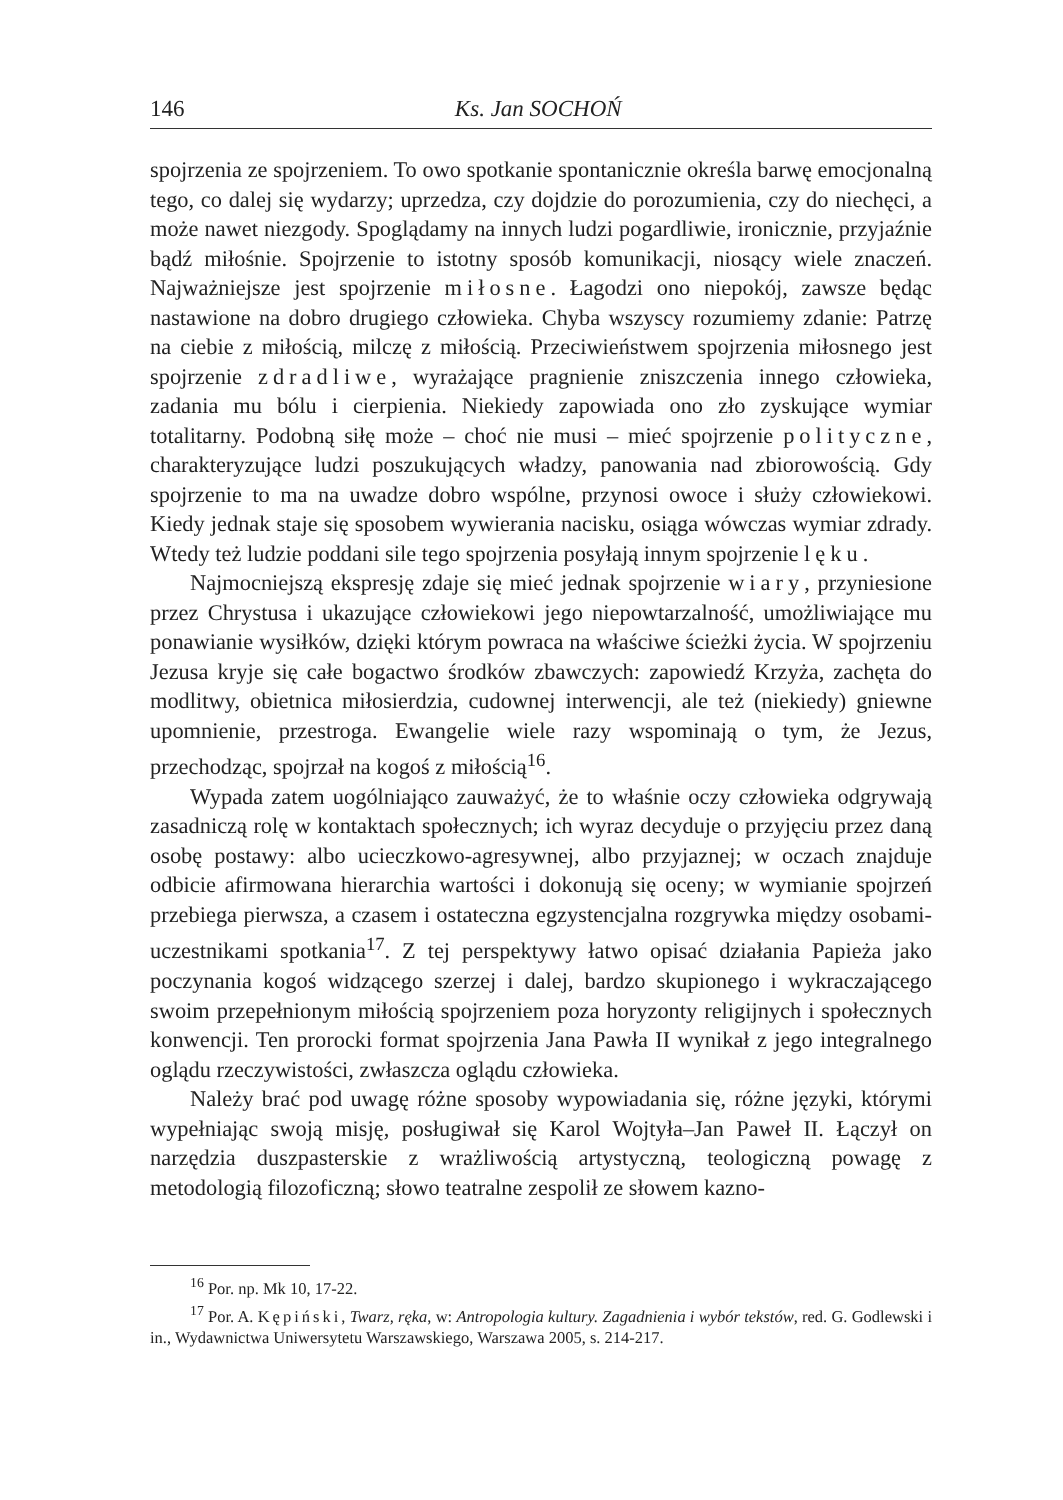146 Ks. Jan SOCHOŃ
spojrzenia ze spojrzeniem. To owo spotkanie spontanicznie określa barwę emocjonalną tego, co dalej się wydarzy; uprzedza, czy dojdzie do porozumienia, czy do niechęci, a może nawet niezgody. Spoglądamy na innych ludzi pogardliwie, ironicznie, przyjaźnie bądź miłośnie. Spojrzenie to istotny sposób komunikacji, niosący wiele znaczeń. Najważniejsze jest spojrzenie miłosne. Łagodzi ono niepokój, zawsze będąc nastawione na dobro drugiego człowieka. Chyba wszyscy rozumiemy zdanie: Patrzę na ciebie z miłością, milczę z miłością. Przeciwieństwem spojrzenia miłosnego jest spojrzenie zdradliwe, wyrażające pragnienie zniszczenia innego człowieka, zadania mu bólu i cierpienia. Niekiedy zapowiada ono zło zyskujące wymiar totalitarny. Podobną siłę może – choć nie musi – mieć spojrzenie polityczne, charakteryzujące ludzi poszukujących władzy, panowania nad zbiorowością. Gdy spojrzenie to ma na uwadze dobro wspólne, przynosi owoce i służy człowiekowi. Kiedy jednak staje się sposobem wywierania nacisku, osiąga wówczas wymiar zdrady. Wtedy też ludzie poddani sile tego spojrzenia posyłają innym spojrzenie lęku.
Najmocniejszą ekspresję zdaje się mieć jednak spojrzenie wiary, przyniesione przez Chrystusa i ukazujące człowiekowi jego niepowtarzalność, umożliwiające mu ponawianie wysiłków, dzięki którym powraca na właściwe ścieżki życia. W spojrzeniu Jezusa kryje się całe bogactwo środków zbawczych: zapowiedź Krzyża, zachęta do modlitwy, obietnica miłosierdzia, cudownej interwencji, ale też (niekiedy) gniewne upomnienie, przestroga. Ewangelie wiele razy wspominają o tym, że Jezus, przechodząc, spojrzał na kogoś z miłością<sup>16</sup>.
Wypada zatem uogólniająco zauważyć, że to właśnie oczy człowieka odgrywają zasadniczą rolę w kontaktach społecznych; ich wyraz decyduje o przyjęciu przez daną osobę postawy: albo ucieczkowo-agresywnej, albo przyjaznej; w oczach znajduje odbicie afirmowana hierarchia wartości i dokonują się oceny; w wymianie spojrzeń przebiega pierwsza, a czasem i ostateczna egzystencjalna rozgrywka między osobami-uczestnikami spotkania<sup>17</sup>. Z tej perspektywy łatwo opisać działania Papieża jako poczynania kogoś widzącego szerzej i dalej, bardzo skupionego i wykraczającego swoim przepełnionym miłością spojrzeniem poza horyzonty religijnych i społecznych konwencji. Ten prorocki format spojrzenia Jana Pawła II wynikał z jego integralnego oglądu rzeczywistości, zwłaszcza oglądu człowieka.
Należy brać pod uwagę różne sposoby wypowiadania się, różne języki, którymi wypełniając swoją misję, posługiwał się Karol Wojtyła–Jan Paweł II. Łączył on narzędzia duszpasterskie z wrażliwością artystyczną, teologiczną powagę z metodologią filozoficzną; słowo teatralne zespolił ze słowem kazno-
<sup>16</sup> Por. np. Mk 10, 17-22.
<sup>17</sup> Por. A. Kępiński, Twarz, ręka, w: Antropologia kultury. Zagadnienia i wybór tekstów, red. G. Godlewski i in., Wydawnictwa Uniwersytetu Warszawskiego, Warszawa 2005, s. 214-217.